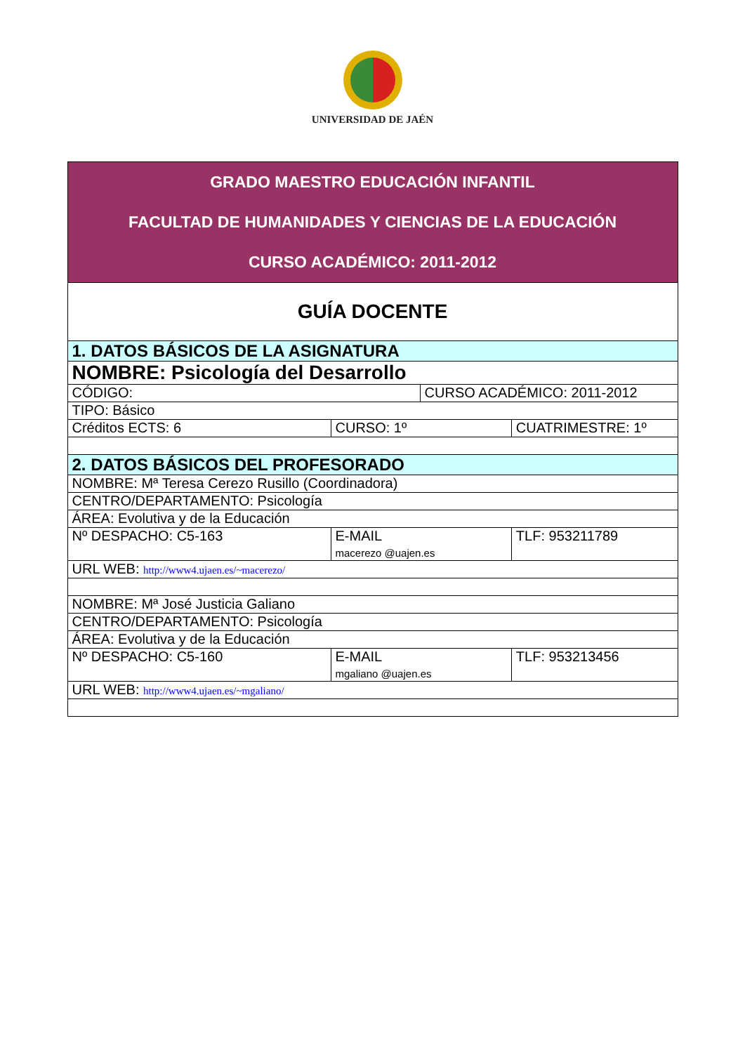UNIVERSIDAD DE JAÉN
| GRADO MAESTRO EDUCACIÓN INFANTIL FACULTAD DE HUMANIDADES Y CIENCIAS DE LA EDUCACIÓN CURSO ACADÉMICO: 2011-2012 | | | |
| GUÍA DOCENTE | | | |
| 1. DATOS BÁSICOS DE LA ASIGNATURA | | | |
| NOMBRE: Psicología del Desarrollo | | | |
| CÓDIGO: | | CURSO ACADÉMICO: 2011-2012 | |
| TIPO: Básico | | | |
| Créditos ECTS: 6 | CURSO: 1º | | CUATRIMESTRE: 1º |
| 2. DATOS BÁSICOS DEL PROFESORADO | | | |
| NOMBRE: Mª Teresa Cerezo Rusillo (Coordinadora) | | | |
| CENTRO/DEPARTAMENTO: Psicología | | | |
| ÁREA: Evolutiva y de la Educación | | | |
| Nº DESPACHO: C5-163 | E-MAIL macerezo @uajen.es | | TLF: 953211789 |
| URL WEB: http://www4.ujaen.es/~macerezo/ | | | |
| NOMBRE: Mª José Justicia Galiano | | | |
| CENTRO/DEPARTAMENTO: Psicología | | | |
| ÁREA: Evolutiva y de la Educación | | | |
| Nº DESPACHO: C5-160 | E-MAIL mgaliano @uajen.es | | TLF: 953213456 |
| URL WEB: http://www4.ujaen.es/~mgaliano/ | | | |